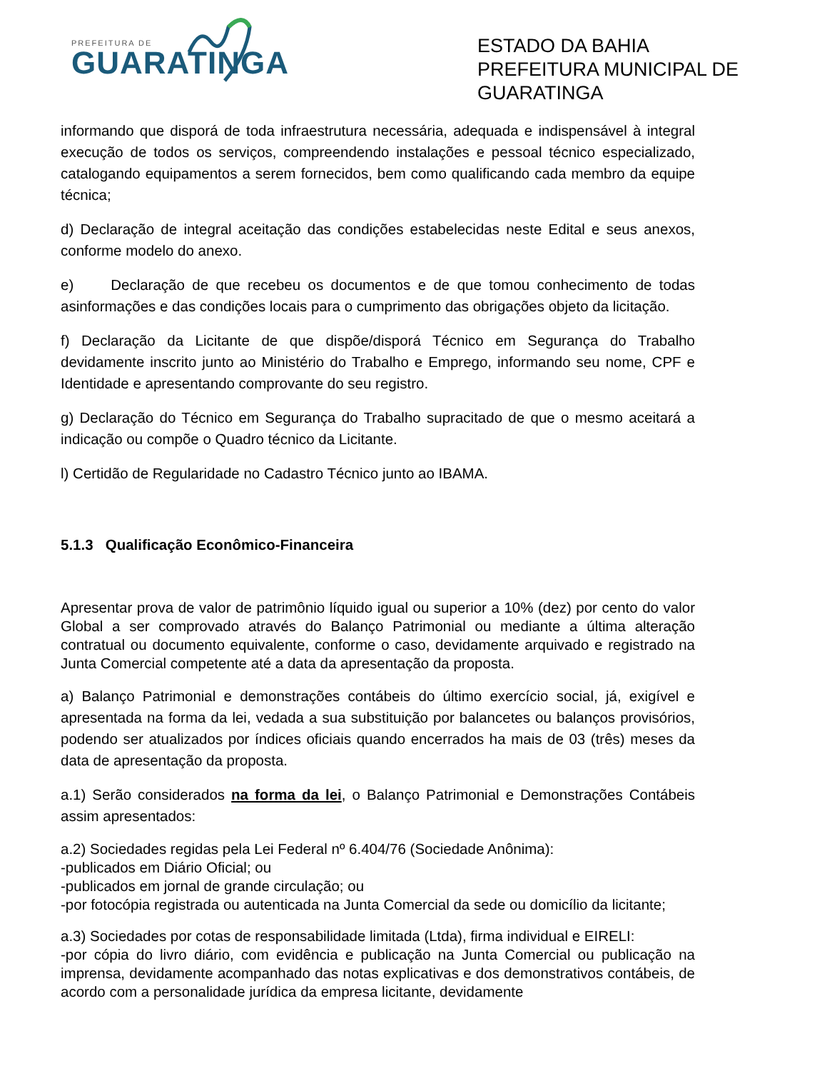PREFEITURA DE
GUARATINGA
ESTADO DA BAHIA
PREFEITURA MUNICIPAL DE
GUARATINGA
informando que disporá de toda infraestrutura necessária, adequada e indispensável à integral execução de todos os serviços, compreendendo instalações e pessoal técnico especializado, catalogando equipamentos a serem fornecidos, bem como qualificando cada membro da equipe técnica;
d) Declaração de integral aceitação das condições estabelecidas neste Edital e seus anexos, conforme modelo do anexo.
e) Declaração de que recebeu os documentos e de que tomou conhecimento de todas asinformações e das condições locais para o cumprimento das obrigações objeto da licitação.
f) Declaração da Licitante de que dispõe/disporá Técnico em Segurança do Trabalho devidamente inscrito junto ao Ministério do Trabalho e Emprego, informando seu nome, CPF e Identidade e apresentando comprovante do seu registro.
g) Declaração do Técnico em Segurança do Trabalho supracitado de que o mesmo aceitará a indicação ou compõe o Quadro técnico da Licitante.
l) Certidão de Regularidade no Cadastro Técnico junto ao IBAMA.
5.1.3 Qualificação Econômico-Financeira
Apresentar prova de valor de patrimônio líquido igual ou superior a 10% (dez) por cento do valor Global a ser comprovado através do Balanço Patrimonial ou mediante a última alteração contratual ou documento equivalente, conforme o caso, devidamente arquivado e registrado na Junta Comercial competente até a data da apresentação da proposta.
a) Balanço Patrimonial e demonstrações contábeis do último exercício social, já, exigível e apresentada na forma da lei, vedada a sua substituição por balancetes ou balanços provisórios, podendo ser atualizados por índices oficiais quando encerrados ha mais de 03 (três) meses da data de apresentação da proposta.
a.1) Serão considerados na forma da lei, o Balanço Patrimonial e Demonstrações Contábeis assim apresentados:
a.2) Sociedades regidas pela Lei Federal nº 6.404/76 (Sociedade Anônima):
-publicados em Diário Oficial; ou
-publicados em jornal de grande circulação; ou
-por fotocópia registrada ou autenticada na Junta Comercial da sede ou domicílio da licitante;
a.3) Sociedades por cotas de responsabilidade limitada (Ltda), firma individual e EIRELI:
-por cópia do livro diário, com evidência e publicação na Junta Comercial ou publicação na imprensa, devidamente acompanhado das notas explicativas e dos demonstrativos contábeis, de acordo com a personalidade jurídica da empresa licitante, devidamente